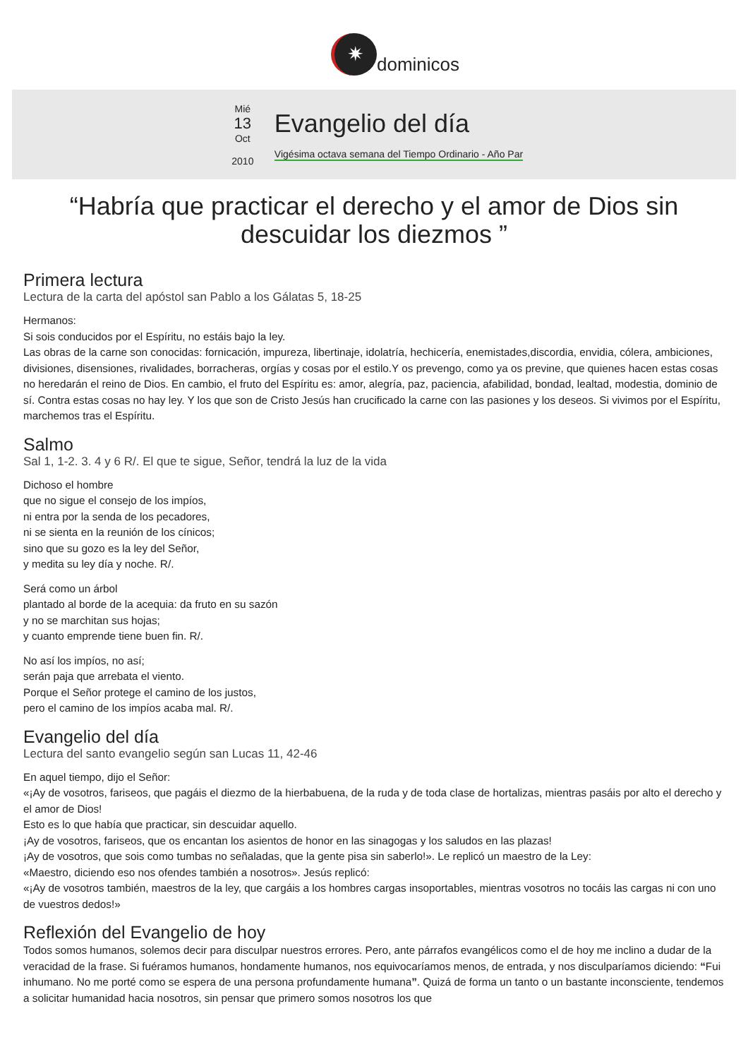✷
dominicos
Mié
13
Oct
2010
Evangelio del día
Vigésima octava semana del Tiempo Ordinario - Año Par
“Habría que practicar el derecho y el amor de Dios sin descuidar los diezmos ”
Primera lectura
Lectura de la carta del apóstol san Pablo a los Gálatas 5, 18-25
Hermanos:
Si sois conducidos por el Espíritu, no estáis bajo la ley.
Las obras de la carne son conocidas: fornicación, impureza, libertinaje, idolatría, hechicería, enemistades,discordia, envidia, cólera, ambiciones, divisiones, disensiones, rivalidades, borracheras, orgías y cosas por el estilo.Y os prevengo, como ya os previne, que quienes hacen estas cosas no heredarán el reino de Dios. En cambio, el fruto del Espíritu es: amor, alegría, paz, paciencia, afabilidad, bondad, lealtad, modestia, dominio de sí. Contra estas cosas no hay ley. Y los que son de Cristo Jesús han crucificado la carne con las pasiones y los deseos. Si vivimos por el Espíritu, marchemos tras el Espíritu.
Salmo
Sal 1, 1-2. 3. 4 y 6 R/. El que te sigue, Señor, tendrá la luz de la vida
Dichoso el hombre
que no sigue el consejo de los impíos,
ni entra por la senda de los pecadores,
ni se sienta en la reunión de los cínicos;
sino que su gozo es la ley del Señor,
y medita su ley día y noche. R/.
Será como un árbol
plantado al borde de la acequia: da fruto en su sazón
y no se marchitan sus hojas;
y cuanto emprende tiene buen fin. R/.
No así los impíos, no así;
serán paja que arrebata el viento.
Porque el Señor protege el camino de los justos,
pero el camino de los impíos acaba mal. R/.
Evangelio del día
Lectura del santo evangelio según san Lucas 11, 42-46
En aquel tiempo, dijo el Señor:
«¡Ay de vosotros, fariseos, que pagáis el diezmo de la hierbabuena, de la ruda y de toda clase de hortalizas, mientras pasáis por alto el derecho y el amor de Dios!
Esto es lo que había que practicar, sin descuidar aquello.
¡Ay de vosotros, fariseos, que os encantan los asientos de honor en las sinagogas y los saludos en las plazas!
¡Ay de vosotros, que sois como tumbas no señaladas, que la gente pisa sin saberlo!». Le replicó un maestro de la Ley:
«Maestro, diciendo eso nos ofendes también a nosotros». Jesús replicó:
«¡Ay de vosotros también, maestros de la ley, que cargáis a los hombres cargas insoportables, mientras vosotros no tocáis las cargas ni con uno de vuestros dedos!»
Reflexión del Evangelio de hoy
Todos somos humanos, solemos decir para disculpar nuestros errores. Pero, ante párrafos evangélicos como el de hoy me inclino a dudar de la veracidad de la frase. Si fuéramos humanos, hondamente humanos, nos equivocaríamos menos, de entrada, y nos disculparíamos diciendo: “Fui inhumano. No me porté como se espera de una persona profundamente humana”. Quizá de forma un tanto o un bastante inconsciente, tendemos a solicitar humanidad hacia nosotros, sin pensar que primero somos nosotros los que